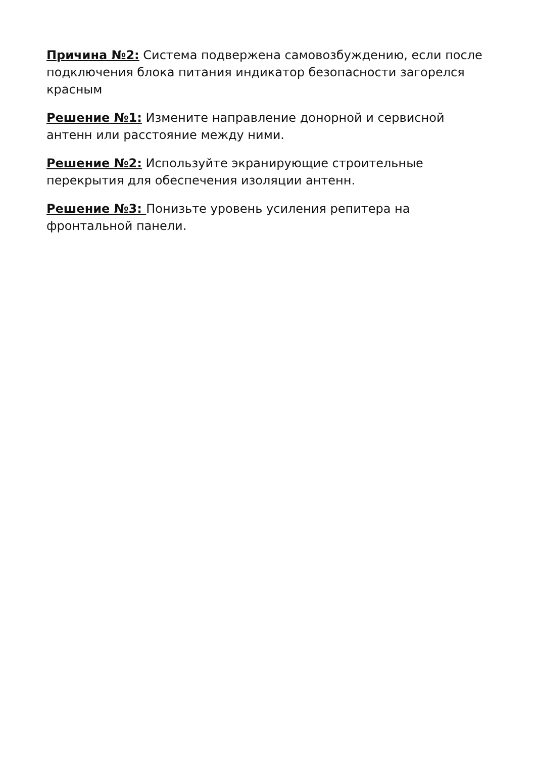Причина №2: Система подвержена самовозбуждению, если после подключения блока питания индикатор безопасности загорелся красным
Решение №1: Измените направление донорной и сервисной антенн или расстояние между ними.
Решение №2: Используйте экранирующие строительные перекрытия для обеспечения изоляции антенн.
Решение №3: Понизьте уровень усиления репитера на фронтальной панели.